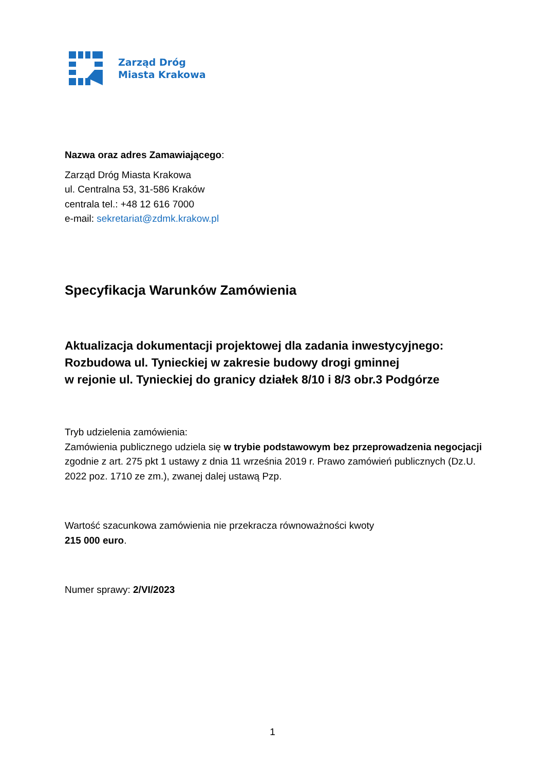Zarząd Dróg
Miasta Krakowa
Nazwa oraz adres Zamawiającego:
Zarząd Dróg Miasta Krakowa
ul. Centralna 53, 31-586 Kraków
centrala tel.: +48 12 616 7000
e-mail: sekretariat@zdmk.krakow.pl
Specyfikacja Warunków Zamówienia
Aktualizacja dokumentacji projektowej dla zadania inwestycyjnego: Rozbudowa ul. Tynieckiej w zakresie budowy drogi gminnej
w rejonie ul. Tynieckiej do granicy działek 8/10 i 8/3 obr.3 Podgórze
Tryb udzielenia zamówienia:
Zamówienia publicznego udziela się w trybie podstawowym bez przeprowadzenia negocjacji zgodnie z art. 275 pkt 1 ustawy z dnia 11 września 2019 r. Prawo zamówień publicznych (Dz.U. 2022 poz. 1710 ze zm.), zwanej dalej ustawą Pzp.
Wartość szacunkowa zamówienia nie przekracza równoważności kwoty
215 000 euro.
Numer sprawy: 2/VI/2023
1